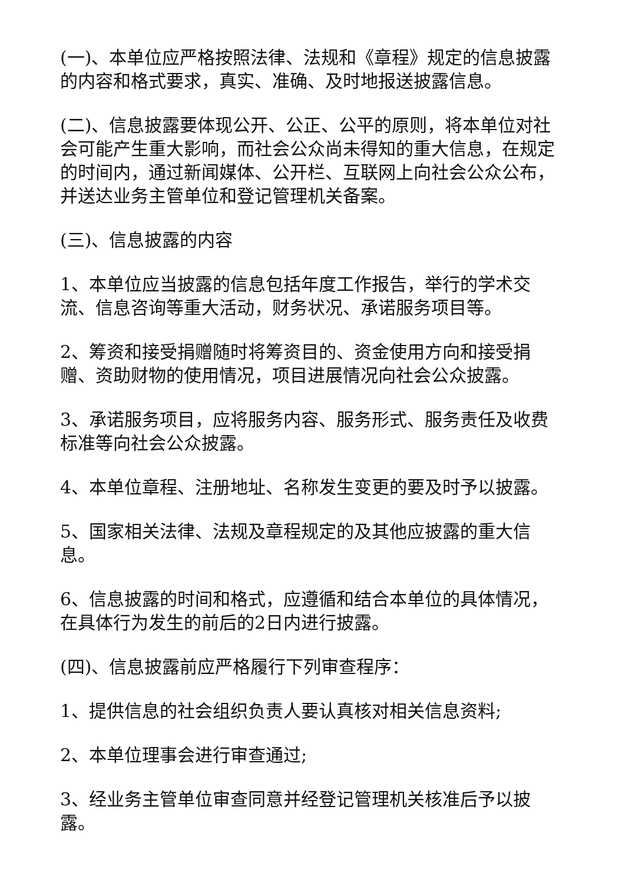(一)、本单位应严格按照法律、法规和《章程》规定的信息披露的内容和格式要求，真实、准确、及时地报送披露信息。
(二)、信息披露要体现公开、公正、公平的原则，将本单位对社会可能产生重大影响，而社会公众尚未得知的重大信息，在规定的时间内，通过新闻媒体、公开栏、互联网上向社会公众公布，并送达业务主管单位和登记管理机关备案。
(三)、信息披露的内容
1、本单位应当披露的信息包括年度工作报告，举行的学术交流、信息咨询等重大活动，财务状况、承诺服务项目等。
2、筹资和接受捐赠随时将筹资目的、资金使用方向和接受捐赠、资助财物的使用情况，项目进展情况向社会公众披露。
3、承诺服务项目，应将服务内容、服务形式、服务责任及收费标准等向社会公众披露。
4、本单位章程、注册地址、名称发生变更的要及时予以披露。
5、国家相关法律、法规及章程规定的及其他应披露的重大信息。
6、信息披露的时间和格式，应遵循和结合本单位的具体情况，在具体行为发生的前后的2日内进行披露。
(四)、信息披露前应严格履行下列审查程序：
1、提供信息的社会组织负责人要认真核对相关信息资料;
2、本单位理事会进行审查通过;
3、经业务主管单位审查同意并经登记管理机关核准后予以披露。